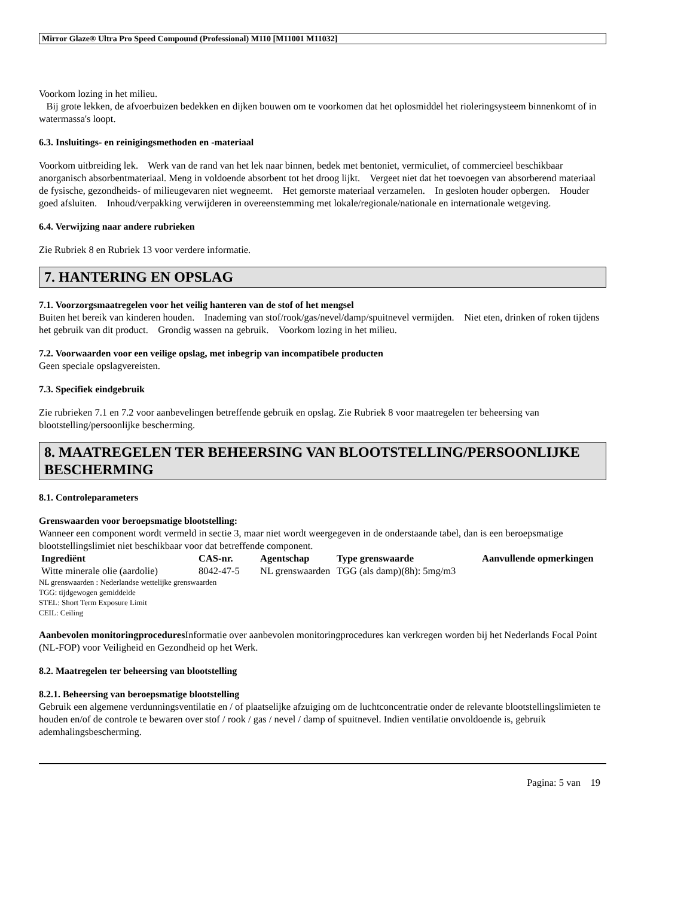Mirror Glaze® Ultra Pro Speed Compound (Professional) M110 [M11001 M11032]
Voorkom lozing in het milieu.
Bij grote lekken, de afvoerbuizen bedekken en dijken bouwen om te voorkomen dat het oplosmiddel het rioleringsysteem binnenkomt of in watermassa's loopt.
6.3. Insluitings- en reinigingsmethoden en -materiaal
Voorkom uitbreiding lek. Werk van de rand van het lek naar binnen, bedek met bentoniet, vermiculiet, of commercieel beschikbaar anorganisch absorbentmateriaal. Meng in voldoende absorbent tot het droog lijkt. Vergeet niet dat het toevoegen van absorberend materiaal de fysische, gezondheids- of milieugevaren niet wegneemt. Het gemorste materiaal verzamelen. In gesloten houder opbergen. Houder goed afsluiten. Inhoud/verpakking verwijderen in overeenstemming met lokale/regionale/nationale en internationale wetgeving.
6.4. Verwijzing naar andere rubrieken
Zie Rubriek 8 en Rubriek 13 voor verdere informatie.
7. HANTERING EN OPSLAG
7.1. Voorzorgsmaatregelen voor het veilig hanteren van de stof of het mengsel
Buiten het bereik van kinderen houden. Inademing van stof/rook/gas/nevel/damp/spuitnevel vermijden. Niet eten, drinken of roken tijdens het gebruik van dit product. Grondig wassen na gebruik. Voorkom lozing in het milieu.
7.2. Voorwaarden voor een veilige opslag, met inbegrip van incompatibele producten
Geen speciale opslagvereisten.
7.3. Specifiek eindgebruik
Zie rubrieken 7.1 en 7.2 voor aanbevelingen betreffende gebruik en opslag. Zie Rubriek 8 voor maatregelen ter beheersing van blootstelling/persoonlijke bescherming.
8. MAATREGELEN TER BEHEERSING VAN BLOOTSTELLING/PERSOONLIJKE BESCHERMING
8.1. Controleparameters
Grenswaarden voor beroepsmatige blootstelling:
Wanneer een component wordt vermeld in sectie 3, maar niet wordt weergegeven in de onderstaande tabel, dan is een beroepsmatige blootstellingslimiet niet beschikbaar voor dat betreffende component.
| Ingrediënt | CAS-nr. | Agentschap | Type grenswaarde | Aanvullende opmerkingen |
| --- | --- | --- | --- | --- |
| Witte minerale olie (aardolie) | 8042-47-5 | NL grenswaarden | TGG (als damp)(8h): 5mg/m3 | |
NL grenswaarden : Nederlandse wettelijke grenswaarden
TGG: tijdgewogen gemiddelde
STEL: Short Term Exposure Limit
CEIL: Ceiling
Aanbevolen monitoringprocedures Informatie over aanbevolen monitoringprocedures kan verkregen worden bij het Nederlands Focal Point (NL-FOP) voor Veiligheid en Gezondheid op het Werk.
8.2. Maatregelen ter beheersing van blootstelling
8.2.1. Beheersing van beroepsmatige blootstelling
Gebruik een algemene verdunningsventilatie en / of plaatselijke afzuiging om de luchtconcentratie onder de relevante blootstellingslimieten te houden en/of de controle te bewaren over stof / rook / gas / nevel / damp of spuitnevel. Indien ventilatie onvoldoende is, gebruik ademhalingsbescherming.
Pagina: 5 van 19